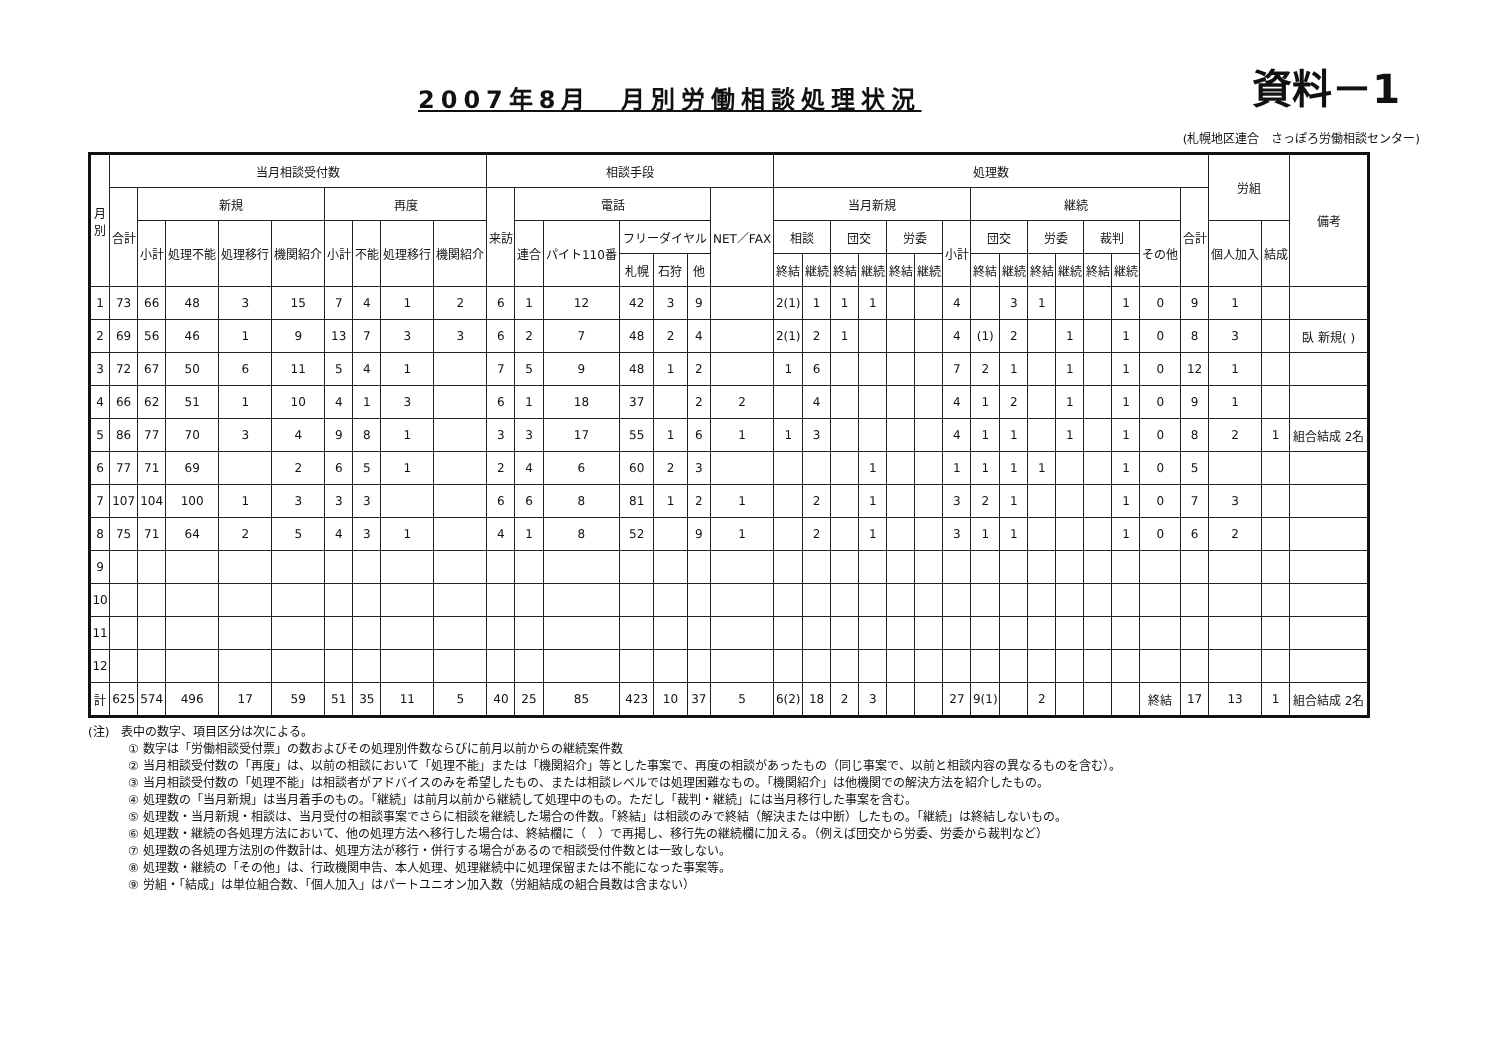2007年8月　月別労働相談処理状況
資料－1
(札幌地区連合　さっぽろ労働相談センター)
| 月 別 | 当月相談受付数 | | | | | | | | | 相談手段 | | | | | | | 処理数 | | | | | | | | | | | | | | | 労組 | | 備考 |
| --- | --- | --- | --- | --- | --- | --- | --- | --- | --- | --- | --- | --- | --- | --- | --- | --- | --- | --- | --- | --- | --- | --- | --- | --- | --- | --- | --- | --- | --- | --- | --- | --- | --- | --- |
| | 合計 | 新規 | | | | 再度 | | | | 来訪 | 電話 | | | | | NET／FAX | 当月新規 | | | | | | | 継続 | | | | | | | 合計 | | | |
| | | 小計 | 処理不能 | 処理移行 | 機関紹介 | 小計 | 不能 | 処理移行 | 機関紹介 | | 連合 | パイト110番 | フリーダイヤル | | | | 相談 | | 団交 | | 労委 | | 小計 | 団交 | | 労委 | | 裁判 | | その他 | | 個人加入 | 結成 | |
| | | | | | | | | | | | | | 札幌 | 石狩 | 他 | | 終結 | 継続 | 終結 | 継続 | 終結 | 継続 | | 終結 | 継続 | 終結 | 継続 | 終結 | 継続 | | | | | |
| 1 | 73 | 66 | 48 | 3 | 15 | 7 | 4 | 1 | 2 | 6 | 1 | 12 | 42 | 3 | 9 | | 2(1) | 1 | 1 | 1 | | | 4 | | 3 | 1 | | | 1 | 0 | 9 | 1 | | |
| 2 | 69 | 56 | 46 | 1 | 9 | 13 | 7 | 3 | 3 | 6 | 2 | 7 | 48 | 2 | 4 | | 2(1) | 2 | 1 | | | | 4 | (1) | 2 | | 1 | | 1 | 0 | 8 | 3 | | 臥 新規( ) |
| 3 | 72 | 67 | 50 | 6 | 11 | 5 | 4 | 1 | | 7 | 5 | 9 | 48 | 1 | 2 | | 1 | 6 | | | | | 7 | 2 | 1 | | 1 | | 1 | 0 | 12 | 1 | | |
| 4 | 66 | 62 | 51 | 1 | 10 | 4 | 1 | 3 | | 6 | 1 | 18 | 37 | | 2 | 2 | | 4 | | | | | 4 | 1 | 2 | | 1 | | 1 | 0 | 9 | 1 | | |
| 5 | 86 | 77 | 70 | 3 | 4 | 9 | 8 | 1 | | 3 | 3 | 17 | 55 | 1 | 6 | 1 | 1 | 3 | | | | | 4 | 1 | 1 | | 1 | | 1 | 0 | 8 | 2 | 1 | 組合結成 2名 |
| 6 | 77 | 71 | 69 | | 2 | 6 | 5 | 1 | | 2 | 4 | 6 | 60 | 2 | 3 | | | | | 1 | | | 1 | 1 | 1 | 1 | | | 1 | 0 | 5 | | | |
| 7 | 107 | 104 | 100 | 1 | 3 | 3 | 3 | | | 6 | 6 | 8 | 81 | 1 | 2 | 1 | | 2 | | 1 | | | 3 | 2 | 1 | | | | 1 | 0 | 7 | 3 | | |
| 8 | 75 | 71 | 64 | 2 | 5 | 4 | 3 | 1 | | 4 | 1 | 8 | 52 | | 9 | 1 | | 2 | | 1 | | | 3 | 1 | 1 | | | | 1 | 0 | 6 | 2 | | |
| 9 | | | | | | | | | | | | | | | | | | | | | | | | | | | | | | | | | | |
| 10 | | | | | | | | | | | | | | | | | | | | | | | | | | | | | | | | | | |
| 11 | | | | | | | | | | | | | | | | | | | | | | | | | | | | | | | | | | |
| 12 | | | | | | | | | | | | | | | | | | | | | | | | | | | | | | | | | | |
| 計 | 625 | 574 | 496 | 17 | 59 | 51 | 35 | 11 | 5 | 40 | 25 | 85 | 423 | 10 | 37 | 5 | 6(2) | 18 | 2 | 3 | | | 27 | 9(1) | | 2 | | | | 終結 | 17 | 13 | 1 | 組合結成 2名 |
(注)　表中の数字、項目区分は次による。
① 数字は「労働相談受付票」の数およびその処理別件数ならびに前月以前からの継続案件数
② 当月相談受付数の「再度」は、以前の相談において「処理不能」または「機関紹介」等とした事案で、再度の相談があったもの（同じ事案で、以前と相談内容の異なるものを含む）。
③ 当月相談受付数の「処理不能」は相談者がアドバイスのみを希望したもの、または相談レベルでは処理困難なもの。「機関紹介」は他機関での解決方法を紹介したもの。
④ 処理数の「当月新規」は当月着手のもの。「継続」は前月以前から継続して処理中のもの。ただし「裁判・継続」には当月移行した事案を含む。
⑤ 処理数・当月新規・相談は、当月受付の相談事案でさらに相談を継続した場合の件数。「終結」は相談のみで終結（解決または中断）したもの。「継続」は終結しないもの。
⑥ 処理数・継続の各処理方法において、他の処理方法へ移行した場合は、終結欄に（　）で再掲し、移行先の継続欄に加える。（例えば団交から労委、労委から裁判など）
⑦ 処理数の各処理方法別の件数計は、処理方法が移行・併行する場合があるので相談受付件数とは一致しない。
⑧ 処理数・継続の「その他」は、行政機関申告、本人処理、処理継続中に処理保留または不能になった事案等。
⑨ 労組・「結成」は単位組合数、「個人加入」はパートユニオン加入数（労組結成の組合員数は含まない）